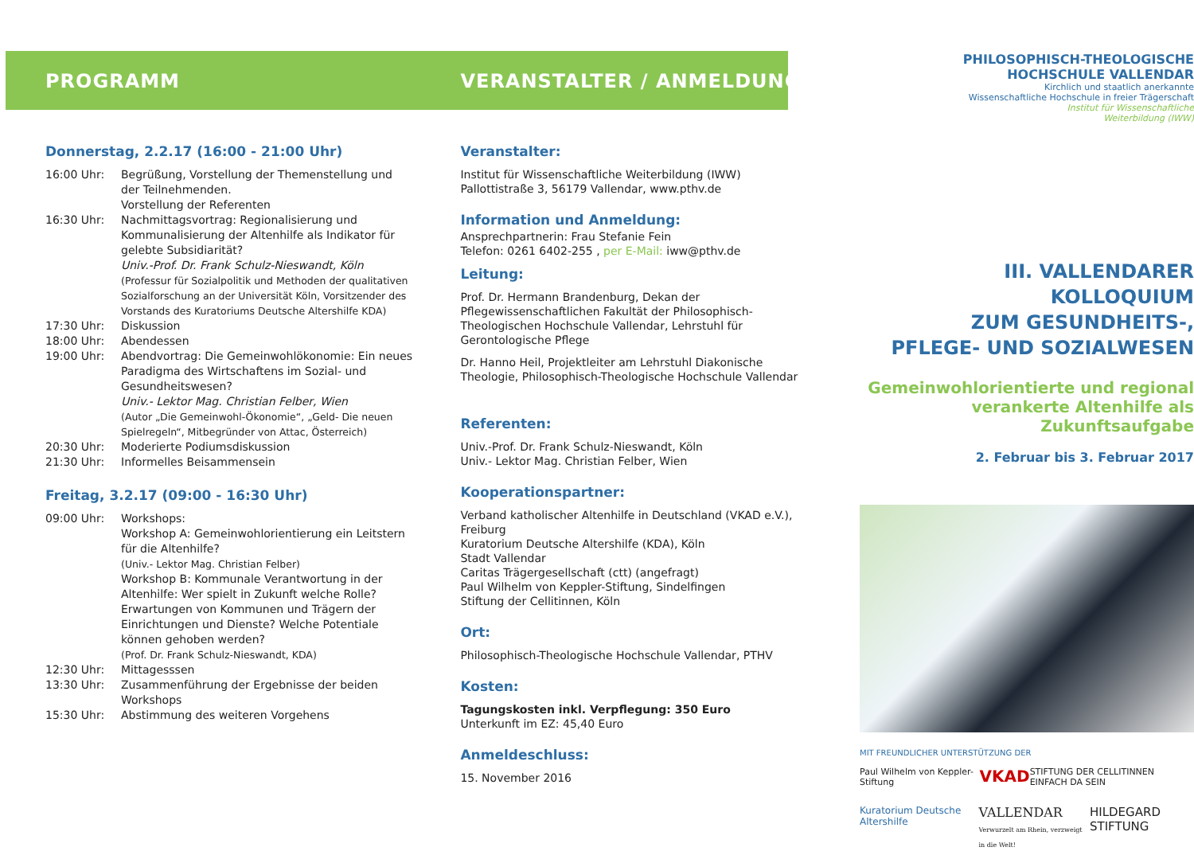PROGRAMM
Donnerstag, 2.2.17 (16:00 - 21:00 Uhr)
16:00 Uhr: Begrüßung, Vorstellung der Themenstellung und der Teilnehmenden.
Vorstellung der Referenten
16:30 Uhr: Nachmittagsvortrag: Regionalisierung und Kommunalisierung der Altenhilfe als Indikator für gelebte Subsidiarität?
Univ.-Prof. Dr. Frank Schulz-Nieswandt, Köln
(Professur für Sozialpolitik und Methoden der qualitativen Sozialforschung an der Universität Köln, Vorsitzender des Vorstands des Kuratoriums Deutsche Altershilfe KDA)
17:30 Uhr: Diskussion
18:00 Uhr: Abendessen
19:00 Uhr: Abendvortrag: Die Gemeinwohlökonomie: Ein neues Paradigma des Wirtschaftens im Sozial- und Gesundheitswesen?
Univ.- Lektor Mag. Christian Felber, Wien
(Autor „Die Gemeinwohl-Ökonomie“, „Geld- Die neuen Spielregeln“, Mitbegründer von Attac, Österreich)
20:30 Uhr: Moderierte Podiumsdiskussion
21:30 Uhr: Informelles Beisammensein
Freitag, 3.2.17 (09:00 - 16:30 Uhr)
09:00 Uhr: Workshops:
Workshop A: Gemeinwohlorientierung ein Leitstern für die Altenhilfe?
(Univ.- Lektor Mag. Christian Felber)
Workshop B: Kommunale Verantwortung in der Altenhilfe: Wer spielt in Zukunft welche Rolle? Erwartungen von Kommunen und Trägern der Einrichtungen und Dienste? Welche Potentiale können gehoben werden?
(Prof. Dr. Frank Schulz-Nieswandt, KDA)
12:30 Uhr: Mittagesssen
13:30 Uhr: Zusammenführung der Ergebnisse der beiden Workshops
15:30 Uhr: Abstimmung des weiteren Vorgehens
VERANSTALTER / ANMELDUNG
Veranstalter:
Institut für Wissenschaftliche Weiterbildung (IWW)
Pallottistraße 3, 56179 Vallendar, www.pthv.de
Information und Anmeldung:
Ansprechpartnerin: Frau Stefanie Fein
Telefon: 0261 6402-255 , per E-Mail: iww@pthv.de
Leitung:
Prof. Dr. Hermann Brandenburg, Dekan der Pflegewissenschaftlichen Fakultät der Philosophisch-Theologischen Hochschule Vallendar, Lehrstuhl für Gerontologische Pflege
Dr. Hanno Heil, Projektleiter am Lehrstuhl Diakonische Theologie, Philosophisch-Theologische Hochschule Vallendar
Referenten:
Univ.-Prof. Dr. Frank Schulz-Nieswandt, Köln
Univ.- Lektor Mag. Christian Felber, Wien
Kooperationspartner:
Verband katholischer Altenhilfe in Deutschland (VKAD e.V.), Freiburg
Kuratorium Deutsche Altershilfe (KDA), Köln
Stadt Vallendar
Caritas Trägergesellschaft (ctt) (angefragt)
Paul Wilhelm von Keppler-Stiftung, Sindelfingen
Stiftung der Cellitinnen, Köln
Ort:
Philosophisch-Theologische Hochschule Vallendar, PTHV
Kosten:
Tagungskosten inkl. Verpflegung: 350 Euro
Unterkunft im EZ: 45,40 Euro
Anmeldeschluss:
15. November 2016
PHILOSOPHISCH-THEOLOGISCHE
HOCHSCHULE VALLENDAR
Kirchlich und staatlich anerkannte
Wissenschaftliche Hochschule in freier Trägerschaft
Institut für Wissenschaftliche
Weiterbildung (IWW)
III. VALLENDARER KOLLOQUIUM
ZUM GESUNDHEITS-,
PFLEGE- UND SOZIALWESEN
Gemeinwohlorientierte und regional verankerte Altenhilfe als Zukunftsaufgabe
2. Februar bis 3. Februar 2017
MIT FREUNDLICHER UNTERSTÜTZUNG DER
Paul Wilhelm von Keppler-Stiftung VKAD STIFTUNG DER CELLITINNEN EINFACH DA SEIN
Kuratorium Deutsche Altershilfe VALLENDAR
Verwurzelt am Rhein, verzweigt in die Welt! HILDEGARD STIFTUNG